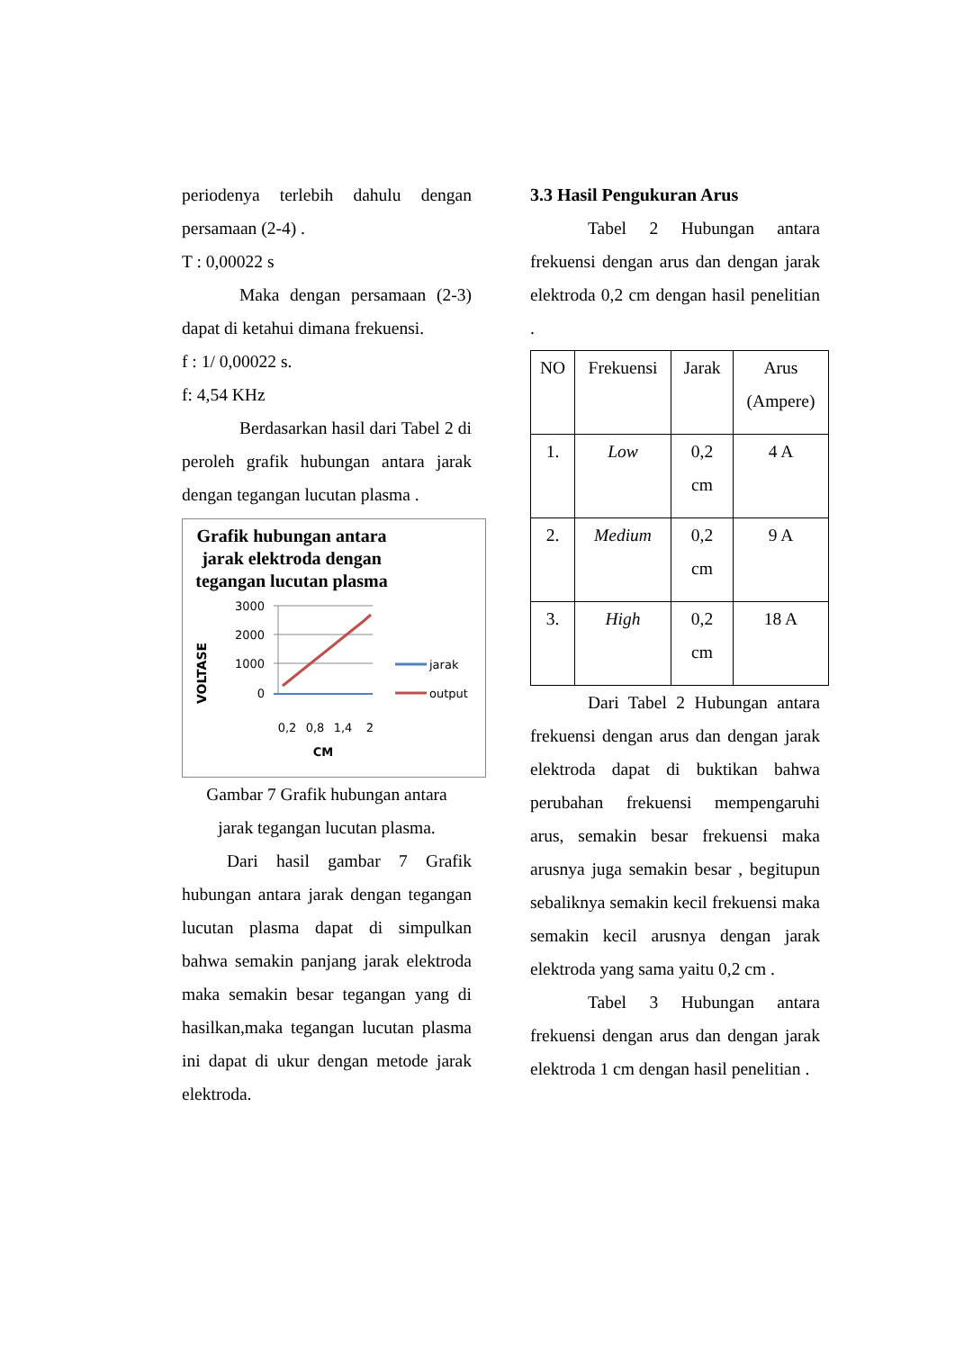periodenya terlebih dahulu dengan persamaan (2-4) .
T : 0,00022 s
Maka dengan persamaan (2-3) dapat di ketahui dimana frekuensi.
f : 1/ 0,00022 s.
f: 4,54 KHz
Berdasarkan hasil dari Tabel 2 di peroleh grafik hubungan antara jarak dengan tegangan lucutan plasma .
Grafik hubungan antara jarak elektroda dengan tegangan lucutan plasma
VOLTASE
3000
2000
1000
0
0,2
0,8
1,4
2
CM
jarak
output
Gambar 7 Grafik hubungan antara
jarak tegangan lucutan plasma.
Dari hasil gambar 7 Grafik hubungan antara jarak dengan tegangan lucutan plasma dapat di simpulkan bahwa semakin panjang jarak elektroda maka semakin besar tegangan yang di hasilkan,maka tegangan lucutan plasma ini dapat di ukur dengan metode jarak elektroda.
3.3 Hasil Pengukuran Arus
Tabel 2 Hubungan antara frekuensi dengan arus dan dengan jarak elektroda 0,2 cm dengan hasil penelitian .
| NO | Frekuensi | Jarak | Arus (Ampere) |
| 1. | Low | 0,2 cm | 4 A |
| 2. | Medium | 0,2 cm | 9 A |
| 3. | High | 0,2 cm | 18 A |
Dari Tabel 2 Hubungan antara frekuensi dengan arus dan dengan jarak elektroda dapat di buktikan bahwa perubahan frekuensi mempengaruhi arus, semakin besar frekuensi maka arusnya juga semakin besar , begitupun sebaliknya semakin kecil frekuensi maka semakin kecil arusnya dengan jarak elektroda yang sama yaitu 0,2 cm .
Tabel 3 Hubungan antara frekuensi dengan arus dan dengan jarak elektroda 1 cm dengan hasil penelitian .